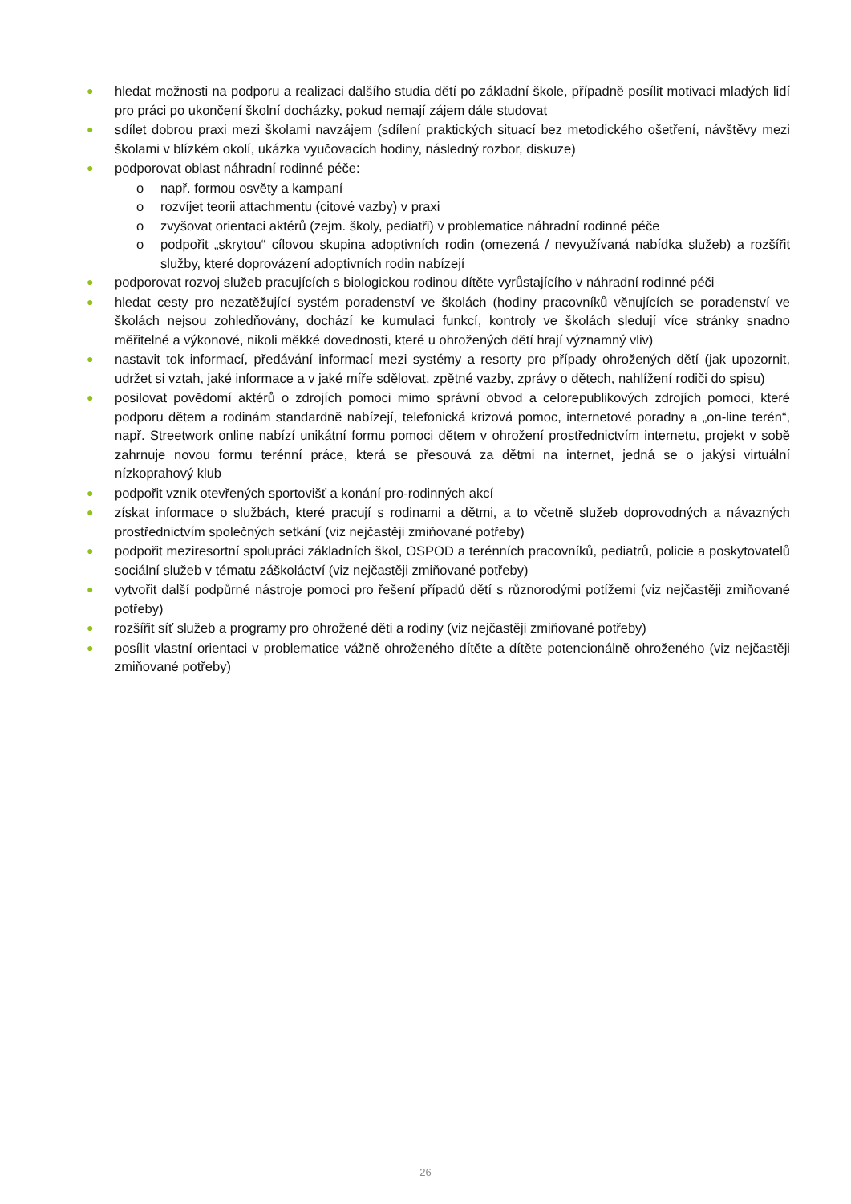● hledat možnosti na podporu a realizaci dalšího studia dětí po základní škole, případně posílit motivaci mladých lidí pro práci po ukončení školní docházky, pokud nemají zájem dále studovat
● sdílet dobrou praxi mezi školami navzájem (sdílení praktických situací bez metodického ošetření, návštěvy mezi školami v blízkém okolí, ukázka vyučovacích hodiny, následný rozbor, diskuze)
● podporovat oblast náhradní rodinné péče:
o např. formou osvěty a kampaní
o rozvíjet teorii attachmentu (citové vazby) v praxi
o zvyšovat orientaci aktérů (zejm. školy, pediatři) v problematice náhradní rodinné péče
o podpořit „skrytou“ cílovou skupina adoptivních rodin (omezená / nevyužívaná nabídka služeb) a rozšířit služby, které doprovázení adoptivních rodin nabízejí
● podporovat rozvoj služeb pracujících s biologickou rodinou dítěte vyrůstajícího v náhradní rodinné péči
● hledat cesty pro nezatěžující systém poradenství ve školách (hodiny pracovníků věnujících se poradenství ve školách nejsou zohledňovány, dochází ke kumulaci funkcí, kontroly ve školách sledují více stránky snadno měřitelné a výkonové, nikoli měkké dovednosti, které u ohrožených dětí hrají významný vliv)
● nastavit tok informací, předávání informací mezi systémy a resorty pro případy ohrožených dětí (jak upozornit, udržet si vztah, jaké informace a v jaké míře sdělovat, zpětné vazby, zprávy o dětech, nahlížení rodiči do spisu)
● posilovat povědomí aktérů o zdrojích pomoci mimo správní obvod a celorepublikových zdrojích pomoci, které podporu dětem a rodinám standardně nabízejí, telefonická krizová pomoc, internetové poradny a „on-line terén“, např. Streetwork online nabízí unikátní formu pomoci dětem v ohrožení prostřednictvím internetu, projekt v sobě zahrnuje novou formu terénní práce, která se přesouvá za dětmi na internet, jedná se o jakýsi virtuální nízkoprahový klub
● podpořit vznik otevřených sportovišť a konání pro-rodinných akcí
● získat informace o službách, které pracují s rodinami a dětmi, a to včetně služeb doprovodných a návazných prostřednictvím společných setkání (viz nejčastěji zmiňované potřeby)
● podpořit meziresortní spolupráci základních škol, OSPOD a terénních pracovníků, pediatrů, policie a poskytovatelů sociální služeb v tématu záškoláctví (viz nejčastěji zmiňované potřeby)
● vytvořit další podpůrné nástroje pomoci pro řešení případů dětí s různorodými potížemi (viz nejčastěji zmiňované potřeby)
● rozšířit síť služeb a programy pro ohrožené děti a rodiny (viz nejčastěji zmiňované potřeby)
● posílit vlastní orientaci v problematice vážně ohroženého dítěte a dítěte potencionálně ohroženého (viz nejčastěji zmiňované potřeby)
26